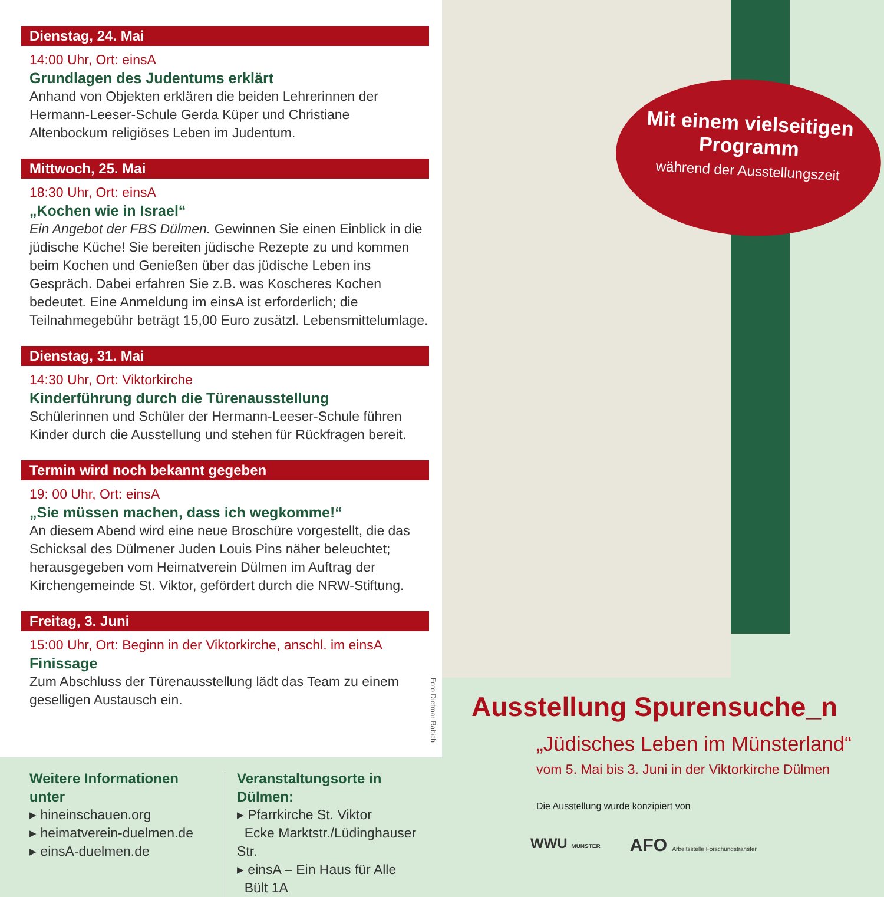Dienstag, 24. Mai
14:00 Uhr, Ort: einsA
Grundlagen des Judentums erklärt
Anhand von Objekten erklären die beiden Lehrerinnen der Hermann-Leeser-Schule Gerda Küper und Christiane Altenbockum religiöses Leben im Judentum.
Mittwoch, 25. Mai
18:30 Uhr, Ort: einsA
„Kochen wie in Israel“
Ein Angebot der FBS Dülmen. Gewinnen Sie einen Einblick in die jüdische Küche! Sie bereiten jüdische Rezepte zu und kommen beim Kochen und Genießen über das jüdische Leben ins Gespräch. Dabei erfahren Sie z.B. was Koscheres Kochen bedeutet. Eine Anmeldung im einsA ist erforderlich; die Teilnahmegebühr beträgt 15,00 Euro zusätzl. Lebensmittelumlage.
Dienstag, 31. Mai
14:30 Uhr, Ort: Viktorkirche
Kinderführung durch die Türenausstellung
Schülerinnen und Schüler der Hermann-Leeser-Schule führen Kinder durch die Ausstellung und stehen für Rückfragen bereit.
Termin wird noch bekannt gegeben
19: 00 Uhr, Ort: einsA
„Sie müssen machen, dass ich wegkomme!“
An diesem Abend wird eine neue Broschüre vorgestellt, die das Schicksal des Dülmener Juden Louis Pins näher beleuchtet; herausgegeben vom Heimatverein Dülmen im Auftrag der Kirchengemeinde St. Viktor, gefördert durch die NRW-Stiftung.
Freitag, 3. Juni
15:00 Uhr, Ort: Beginn in der Viktorkirche, anschl. im einsA
Finissage
Zum Abschluss der Türenausstellung lädt das Team zu einem geselligen Austausch ein.
Foto Dietmar Rabich
Mit einem vielseitigen
Programm
während der Ausstellungszeit
Ausstellung Spurensuche_n
„Jüdisches Leben im Münsterland“
vom 5. Mai bis 3. Juni in der Viktorkirche Dülmen
Die Ausstellung wurde konzipiert von
WWU MÜNSTER AFO Arbeitsstelle Forschungstransfer
Weitere Informationen unter
▸ hineinschauen.org
▸ heimatverein-duelmen.de
▸ einsA-duelmen.de
Veranstaltungsorte in Dülmen:
▸ Pfarrkirche St. Viktor
Ecke Marktstr./Lüdinghauser Str.
▸ einsA – Ein Haus für Alle
Bült 1A